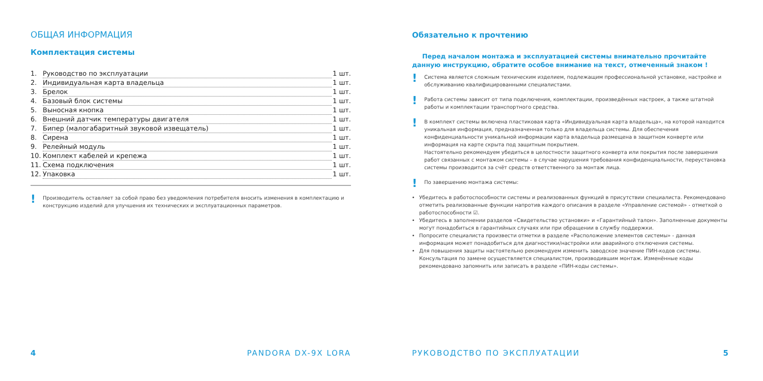ОБЩАЯ ИНФОРМАЦИЯ
Комплектация системы
1. Руководство по эксплуатации 1 шт.
2. Индивидуальная карта владельца 1 шт.
3. Брелок 1 шт.
4. Базовый блок системы 1 шт.
5. Выносная кнопка 1 шт.
6. Внешний датчик температуры двигателя 1 шт.
7. Бипер (малогабаритный звуковой извещатель) 1 шт.
8. Сирена 1 шт.
9. Релейный модуль 1 шт.
10. Комплект кабелей и крепежа 1 шт.
11. Схема подключения 1 шт.
12. Упаковка 1 шт.
! Производитель оставляет за собой право без уведомления потребителя вносить изменения в комплектацию и конструкцию изделий для улучшения их технических и эксплуатационных параметров.
4 PANDORA DX-9X LORA
Обязательно к прочтению
Перед началом монтажа и эксплуатацией системы внимательно прочитайте данную инструкцию, обратите особое внимание на текст, отмеченный знаком !
! Система является сложным техническим изделием, подлежащим профессиональной установке, настройке и обслуживанию квалифицированными специалистами.
! Работа системы зависит от типа подключения, комплектации, произведённых настроек, а также штатной работы и комплектации транспортного средства.
! В комплект системы включена пластиковая карта «Индивидуальная карта владельца», на которой находится уникальная информация, предназначенная только для владельца системы. Для обеспечения конфиденциальности уникальной информации карта владельца размещена в защитном конверте или информация на карте скрыта под защитным покрытием.
Настоятельно рекомендуем убедиться в целостности защитного конверта или покрытия после завершения работ связанных с монтажом системы – в случае нарушения требования конфиденциальности, переустановка системы производится за счёт средств ответственного за монтаж лица.
! По завершению монтажа системы:
Убедитесь в работоспособности системы и реализованных функций в присутствии специалиста. Рекомендовано отметить реализованные функции напротив каждого описания в разделе «Управление системой» - отметкой о работоспособности ☑.
Убедитесь в заполнении разделов «Свидетельство установки» и «Гарантийный талон». Заполненные документы могут понадобиться в гарантийных случаях или при обращении в службу поддержки.
Попросите специалиста произвести отметки в разделе «Расположение элементов системы» - данная информация может понадобиться для диагностики/настройки или аварийного отключения системы.
Для повышения защиты настоятельно рекомендуем изменить заводское значение ПИН-кодов системы. Консультация по замене осуществляется специалистом, производившим монтаж. Изменённые коды рекомендовано запомнить или записать в разделе «ПИН-коды системы».
РУКОВОДСТВО ПО ЭКСПЛУАТАЦИИ 5